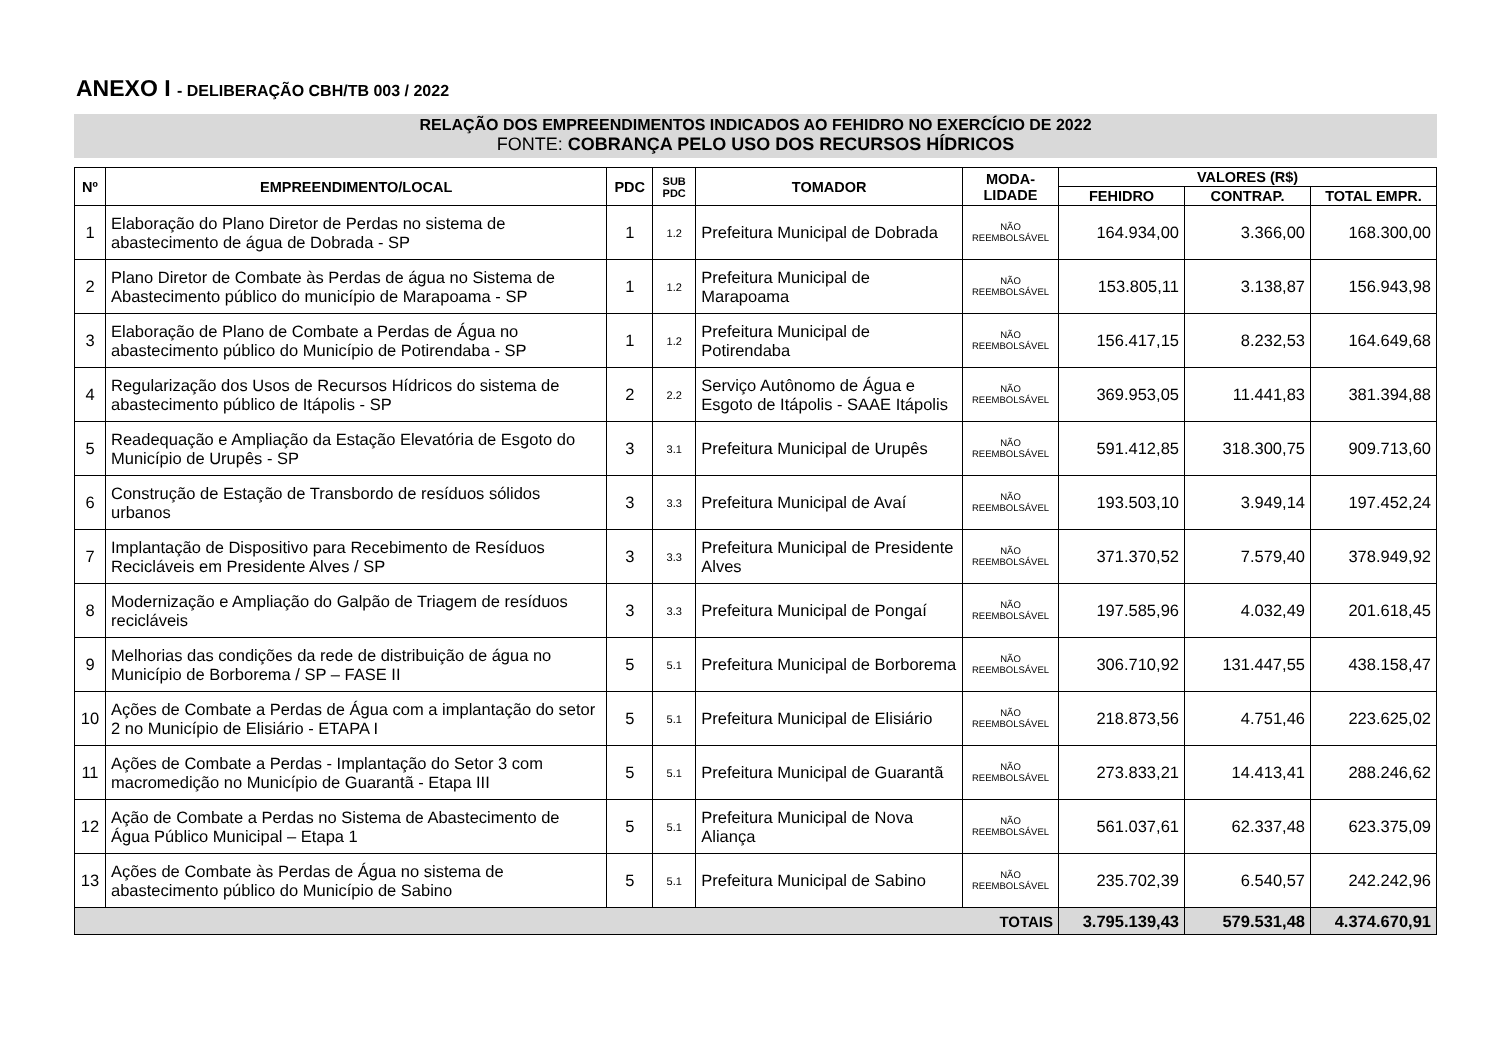ANEXO I - DELIBERAÇÃO CBH/TB 003 / 2022
RELAÇÃO DOS EMPREENDIMENTOS INDICADOS AO FEHIDRO NO EXERCÍCIO DE 2022
FONTE: COBRANÇA PELO USO DOS RECURSOS HÍDRICOS
| Nº | EMPREENDIMENTO/LOCAL | PDC | SUB PDC | TOMADOR | MODA- LIDADE | VALORES (R$) | | |
| --- | --- | --- | --- | --- | --- | --- | --- | --- |
| | | | | | | FEHIDRO | CONTRAP. | TOTAL EMPR. |
| 1 | Elaboração do Plano Diretor de Perdas no sistema de abastecimento de água de Dobrada - SP | 1 | 1.2 | Prefeitura Municipal de Dobrada | NÃO REEMBOLSÁVEL | 164.934,00 | 3.366,00 | 168.300,00 |
| 2 | Plano Diretor de Combate às Perdas de água no Sistema de Abastecimento público do município de Marapoama - SP | 1 | 1.2 | Prefeitura Municipal de Marapoama | NÃO REEMBOLSÁVEL | 153.805,11 | 3.138,87 | 156.943,98 |
| 3 | Elaboração de Plano de Combate a Perdas de Água no abastecimento público do Município de Potirendaba - SP | 1 | 1.2 | Prefeitura Municipal de Potirendaba | NÃO REEMBOLSÁVEL | 156.417,15 | 8.232,53 | 164.649,68 |
| 4 | Regularização dos Usos de Recursos Hídricos do sistema de abastecimento público de Itápolis - SP | 2 | 2.2 | Serviço Autônomo de Água e Esgoto de Itápolis - SAAE Itápolis | NÃO REEMBOLSÁVEL | 369.953,05 | 11.441,83 | 381.394,88 |
| 5 | Readequação e Ampliação da Estação Elevatória de Esgoto do Município de Urupês - SP | 3 | 3.1 | Prefeitura Municipal de Urupês | NÃO REEMBOLSÁVEL | 591.412,85 | 318.300,75 | 909.713,60 |
| 6 | Construção de Estação de Transbordo de resíduos sólidos urbanos | 3 | 3.3 | Prefeitura Municipal de Avaí | NÃO REEMBOLSÁVEL | 193.503,10 | 3.949,14 | 197.452,24 |
| 7 | Implantação de Dispositivo para Recebimento de Resíduos Recicláveis em Presidente Alves / SP | 3 | 3.3 | Prefeitura Municipal de Presidente Alves | NÃO REEMBOLSÁVEL | 371.370,52 | 7.579,40 | 378.949,92 |
| 8 | Modernização e Ampliação do Galpão de Triagem de resíduos recicláveis | 3 | 3.3 | Prefeitura Municipal de Pongaí | NÃO REEMBOLSÁVEL | 197.585,96 | 4.032,49 | 201.618,45 |
| 9 | Melhorias das condições da rede de distribuição de água no Município de Borborema / SP – FASE II | 5 | 5.1 | Prefeitura Municipal de Borborema | NÃO REEMBOLSÁVEL | 306.710,92 | 131.447,55 | 438.158,47 |
| 10 | Ações de Combate a Perdas de Água com a implantação do setor 2 no Município de Elisiário - ETAPA I | 5 | 5.1 | Prefeitura Municipal de Elisiário | NÃO REEMBOLSÁVEL | 218.873,56 | 4.751,46 | 223.625,02 |
| 11 | Ações de Combate a Perdas - Implantação do Setor 3 com macromedição no Município de Guarantã - Etapa III | 5 | 5.1 | Prefeitura Municipal de Guarantã | NÃO REEMBOLSÁVEL | 273.833,21 | 14.413,41 | 288.246,62 |
| 12 | Ação de Combate a Perdas no Sistema de Abastecimento de Água Público Municipal – Etapa 1 | 5 | 5.1 | Prefeitura Municipal de Nova Aliança | NÃO REEMBOLSÁVEL | 561.037,61 | 62.337,48 | 623.375,09 |
| 13 | Ações de Combate às Perdas de Água no sistema de abastecimento público do Município de Sabino | 5 | 5.1 | Prefeitura Municipal de Sabino | NÃO REEMBOLSÁVEL | 235.702,39 | 6.540,57 | 242.242,96 |
| TOTAIS | | | | | | 3.795.139,43 | 579.531,48 | 4.374.670,91 |